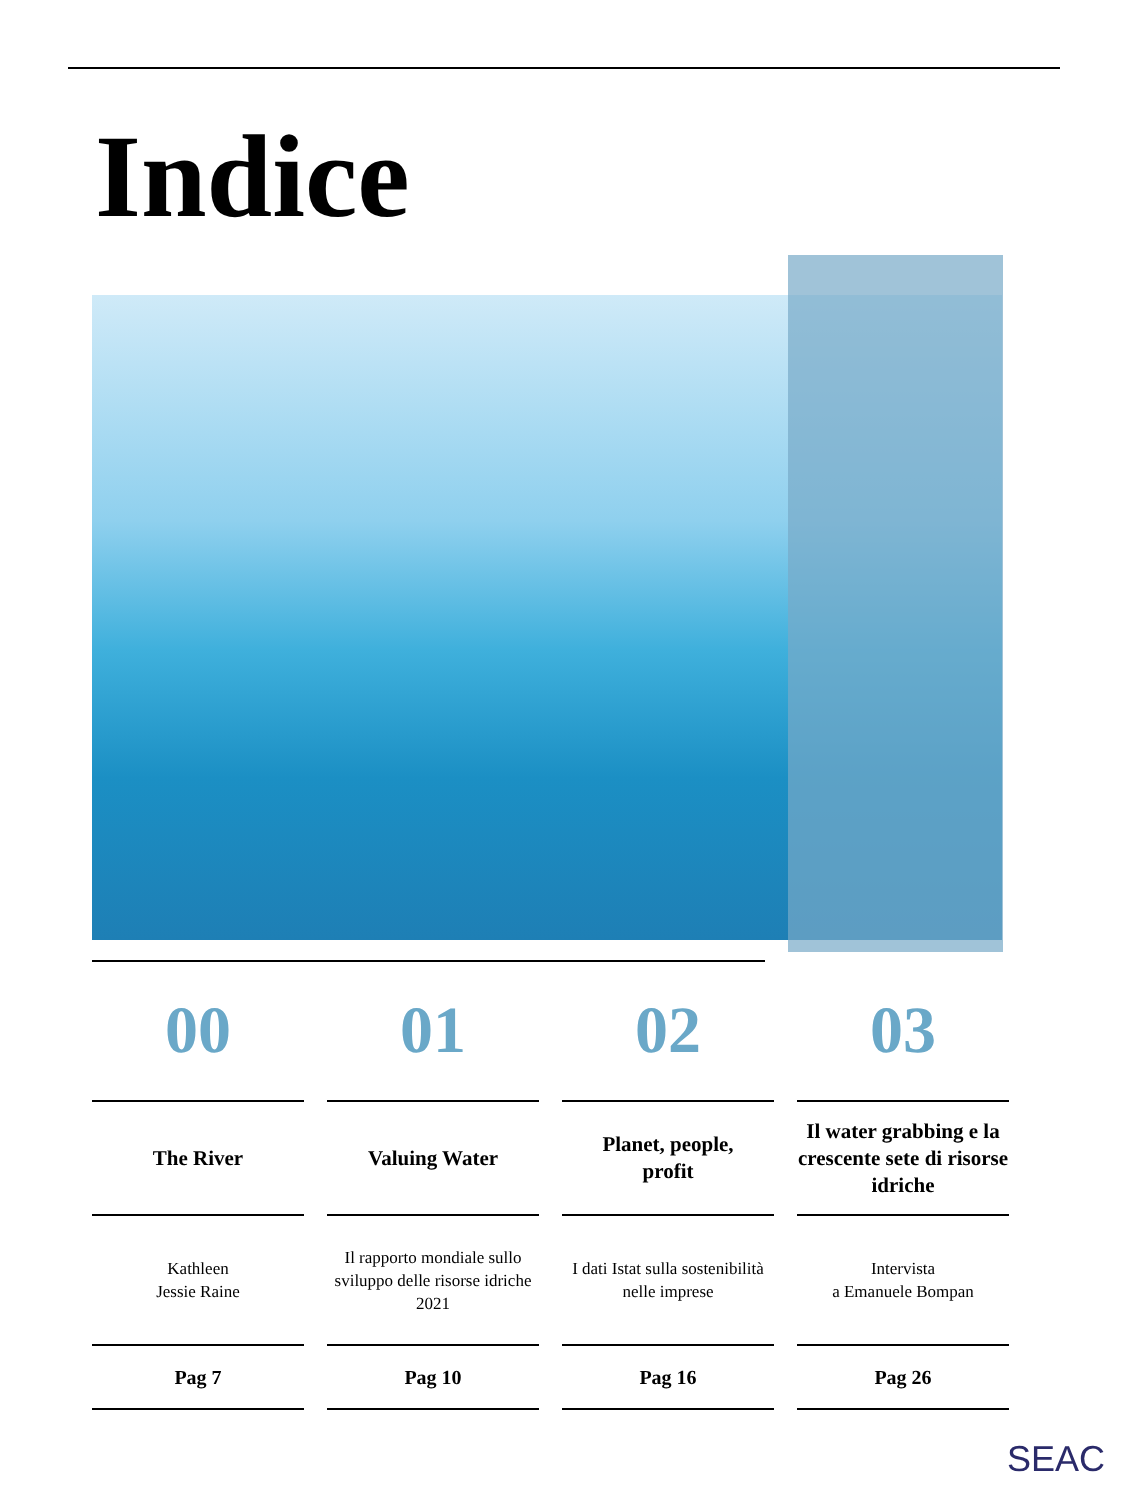Indice
00
The River
Kathleen
Jessie Raine
Pag 7
01
Valuing Water
Il rapporto mondiale sullo sviluppo delle risorse idriche 2021
Pag 10
02
Planet, people,
profit
I dati Istat sulla sostenibilità nelle imprese
Pag 16
03
Il water grabbing e la crescente sete di risorse idriche
Intervista
a Emanuele Bompan
Pag 26
SEAC